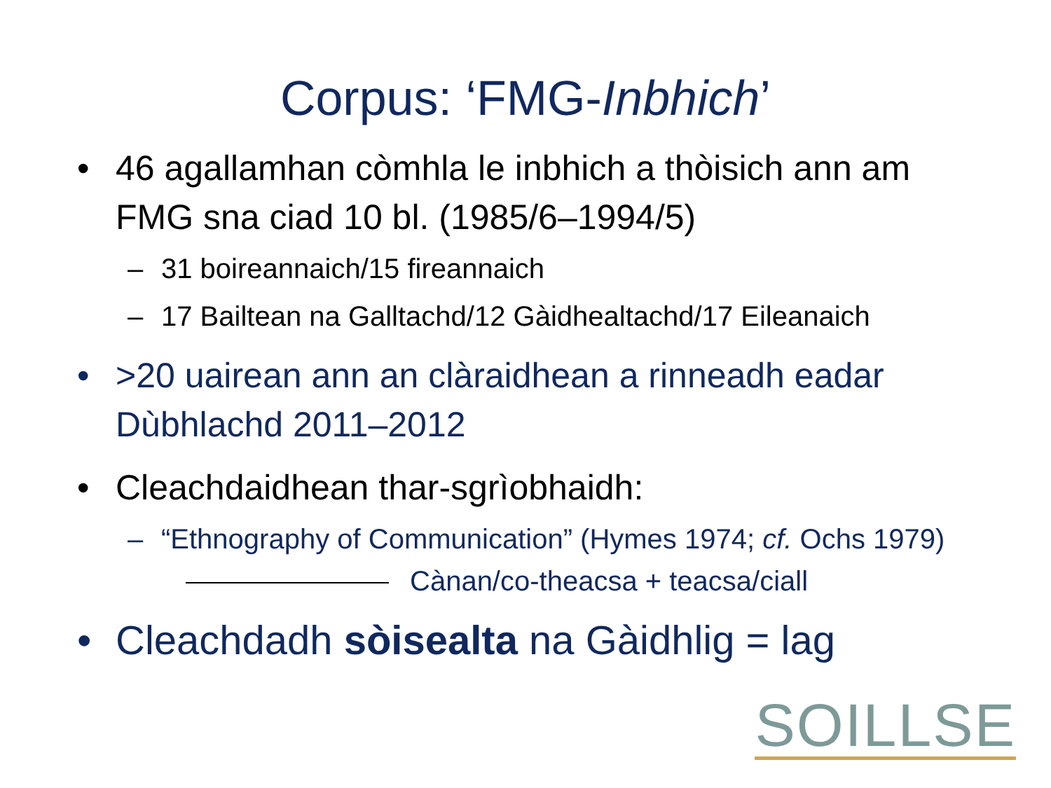Corpus: ‘FMG-Inbhich’
• 46 agallamhan còmhla le inbhich a thòisich ann am FMG sna ciad 10 bl. (1985/6–1994/5)
– 31 boireannaich/15 fireannaich
– 17 Bailtean na Galltachd/12 Gàidhealtachd/17 Eileanaich
• >20 uairean ann an clàraidhean a rinneadh eadar Dùbhlachd 2011–2012
• Cleachdaidhean thar-sgrìobhaidh:
– “Ethnography of Communication” (Hymes 1974; cf. Ochs 1979) Cànan/co-theacsa + teacsa/ciall
• Cleachdadh sòisealta na Gàidhlig = lag
SOILLSE